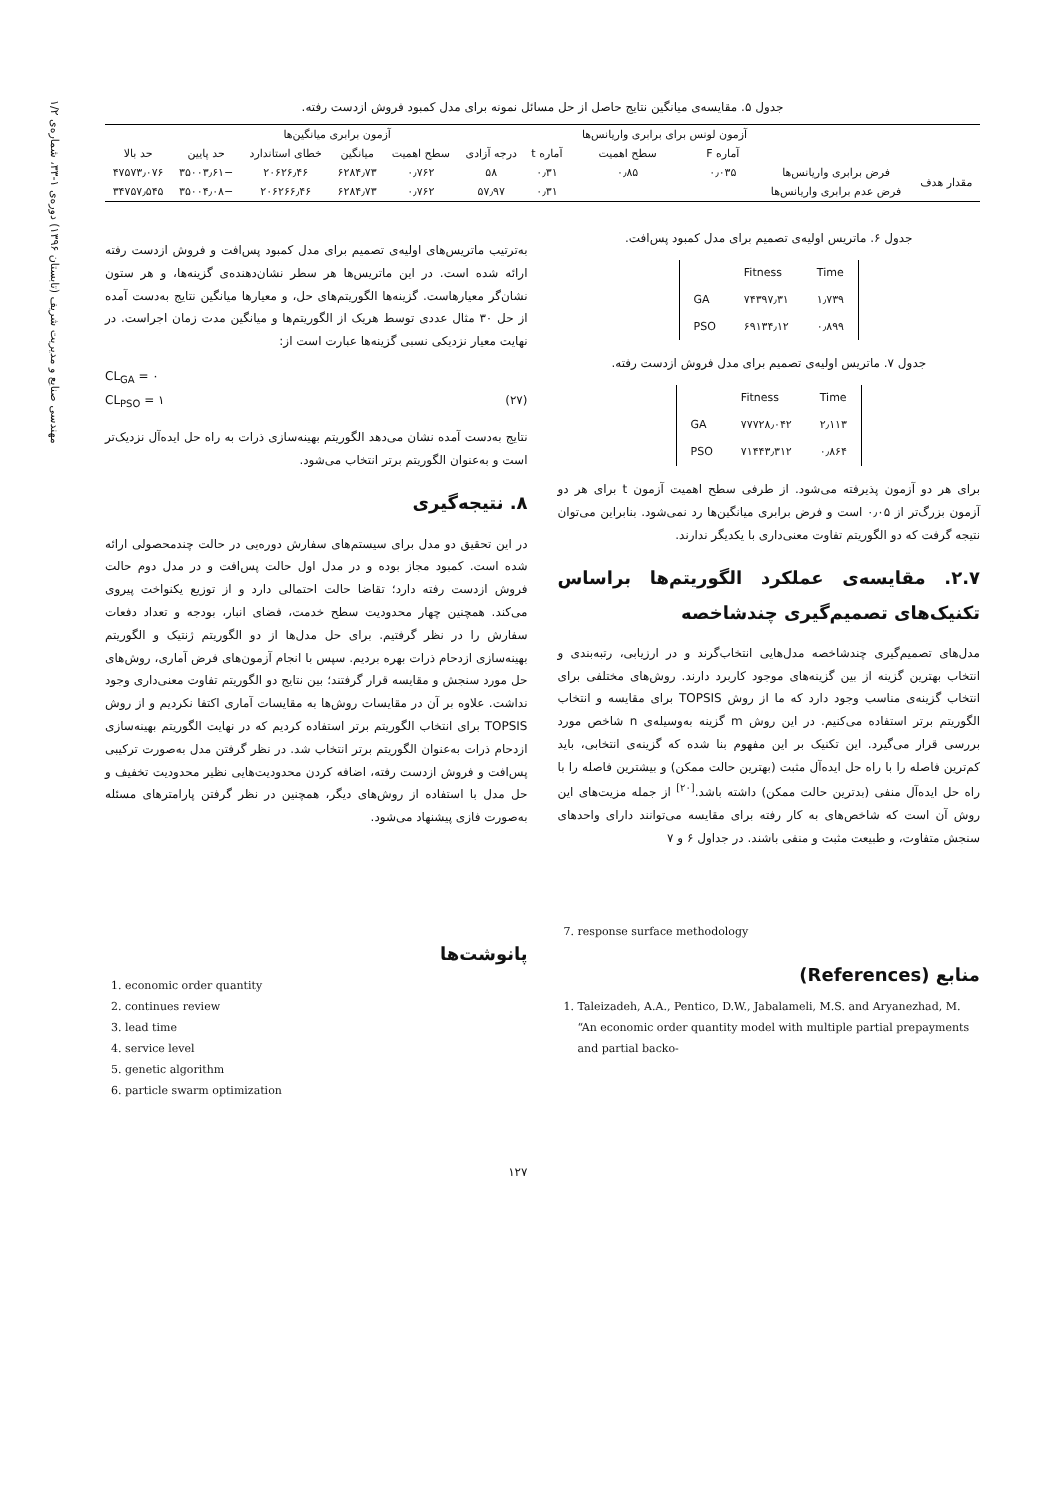مهندسی صنایع و مدیریت شریف (تابستان ۱۳۹۶) دوره‌ی ۱-۳۳، شماره‌ی ۱/۲
جدول ۵. مقایسه‌ی میانگین نتایج حاصل از حل مسائل نمونه برای مدل کمبود فروش ازدست رفته.
| | | آزمون لونس برای برابری واریانس‌ها | | آزمون برابری میانگین‌ها | | | | | | |
| --- | --- | --- | --- | --- | --- | --- | --- | --- | --- | --- |
| | | آماره F | سطح اهمیت | آماره t | درجه آزادی | سطح اهمیت | میانگین | خطای استاندارد | حد پایین | حد بالا |
| مقدار هدف | فرض برابری واریانس‌ها | ۰٫۰۳۵ | ۰٫۸۵ | ۰٫۳۱ | ۵۸ | ۰٫۷۶۲ | ۶۲۸۴٫۷۳ | ۲۰۶۲۶٫۴۶ | −۳۵۰۰۳٫۶۱ | ۴۷۵۷۳٫۰۷۶ |
| | فرض عدم برابری واریانس‌ها | | | ۰٫۳۱ | ۵۷٫۹۷ | ۰٫۷۶۲ | ۶۲۸۴٫۷۳ | ۲۰۶۲۶۶٫۴۶ | −۳۵۰۰۴٫۰۸ | ۳۴۷۵۷٫۵۴۵ |
جدول ۶. ماتریس اولیه‌ی تصمیم برای مدل کمبود پس‌افت.
| Time | Fitness | |
| ۱٫۷۳۹ | ۷۴۳۹۷٫۳۱ | GA |
| ۰٫۸۹۹ | ۶۹۱۳۴٫۱۲ | PSO |
جدول ۷. ماتریس اولیه‌ی تصمیم برای مدل فروش ازدست رفته.
| Time | Fitness | |
| ۲٫۱۱۳ | ۷۷۷۲۸٫۰۴۲ | GA |
| ۰٫۸۶۴ | ۷۱۴۴۳٫۳۱۲ | PSO |
برای هر دو آزمون پذیرفته می‌شود. از طرفی سطح اهمیت آزمون t برای هر دو آزمون بزرگ‌تر از ۰٫۰۵ است و فرض برابری میانگین‌ها رد نمی‌شود. بنابراین می‌توان نتیجه گرفت که دو الگوریتم تفاوت معنی‌داری با یکدیگر ندارند.
۲.۷. مقایسه‌ی عملکرد الگوریتم‌ها براساس تکنیک‌های تصمیم‌گیری چندشاخصه
مدل‌های تصمیم‌گیری چندشاخصه مدل‌هایی انتخاب‌گرند و در ارزیابی، رتبه‌بندی و انتخاب بهترین گزینه از بین گزینه‌های موجود کاربرد دارند. روش‌های مختلفی برای انتخاب گزینه‌ی مناسب وجود دارد که ما از روش TOPSIS برای مقایسه و انتخاب الگوریتم برتر استفاده می‌کنیم. در این روش m گزینه به‌وسیله‌ی n شاخص مورد بررسی قرار می‌گیرد. این تکنیک بر این مفهوم بنا شده که گزینه‌ی انتخابی، باید کم‌ترین فاصله را با راه حل ایده‌آل مثبت (بهترین حالت ممکن) و بیشترین فاصله را با راه حل ایده‌آل منفی (بدترین حالت ممکن) داشته باشد.<sup>[۲۰]</sup> از جمله مزیت‌های این روش آن است که شاخص‌های به کار رفته برای مقایسه می‌توانند دارای واحدهای سنجش متفاوت، و طبیعت مثبت و منفی باشند. در جداول ۶ و ۷
به‌ترتیب ماتریس‌های اولیه‌ی تصمیم برای مدل کمبود پس‌افت و فروش ازدست رفته ارائه شده است. در این ماتریس‌ها هر سطر نشان‌دهنده‌ی گزینه‌ها، و هر ستون نشان‌گر معیارهاست. گزینه‌ها الگوریتم‌های حل، و معیارها میانگین نتایج به‌دست آمده از حل ۳۰ مثال عددی توسط هریک از الگوریتم‌ها و میانگین مدت زمان اجراست. در نهایت معیار نزدیکی نسبی گزینه‌ها عبارت است از:
CL<sub>GA</sub> = ۰
CL<sub>PSO</sub> = ۱ (۲۷)
نتایج به‌دست آمده نشان می‌دهد الگوریتم بهینه‌سازی ذرات به راه حل ایده‌آل نزدیک‌تر است و به‌عنوان الگوریتم برتر انتخاب می‌شود.
۸. نتیجه‌گیری
در این تحقیق دو مدل برای سیستم‌های سفارش دوره‌یی در حالت چندمحصولی ارائه شده است. کمبود مجاز بوده و در مدل اول حالت پس‌افت و در مدل دوم حالت فروش ازدست رفته دارد؛ تقاضا حالت احتمالی دارد و از توزیع یکنواخت پیروی می‌کند. همچنین چهار محدودیت سطح خدمت، فضای انبار، بودجه و تعداد دفعات سفارش را در نظر گرفتیم. برای حل مدل‌ها از دو الگوریتم ژنتیک و الگوریتم بهینه‌سازی ازدحام ذرات بهره بردیم. سپس با انجام آزمون‌های فرض آماری، روش‌های حل مورد سنجش و مقایسه قرار گرفتند؛ بین نتایج دو الگوریتم تفاوت معنی‌داری وجود نداشت. علاوه بر آن در مقایسات روش‌ها به مقایسات آماری اکتفا نکردیم و از روش TOPSIS برای انتخاب الگوریتم برتر استفاده کردیم که در نهایت الگوریتم بهینه‌سازی ازدحام ذرات به‌عنوان الگوریتم برتر انتخاب شد. در نظر گرفتن مدل به‌صورت ترکیبی پس‌افت و فروش ازدست رفته، اضافه کردن محدودیت‌هایی نظیر محدودیت تخفیف و حل مدل با استفاده از روش‌های دیگر، همچنین در نظر گرفتن پارامترهای مسئله به‌صورت فازی پیشنهاد می‌شود.
7. response surface methodology
منابع (References)
1. Taleizadeh, A.A., Pentico, D.W., Jabalameli, M.S. and Aryanezhad, M. “An economic order quantity model with multiple partial prepayments and partial backo-
پانوشت‌ها
1. economic order quantity
2. continues review
3. lead time
4. service level
5. genetic algorithm
6. particle swarm optimization
۱۲۷